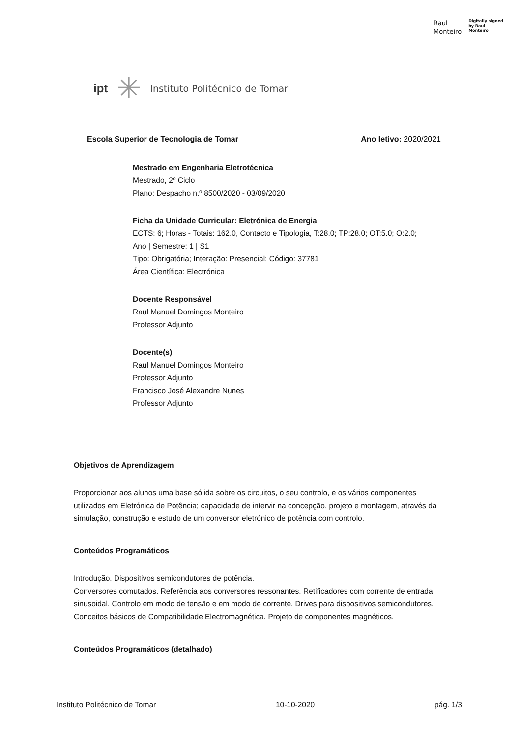Raul
Monteiro
Digitally signed
by Raul
Monteiro
ipt ✳ Instituto Politécnico de Tomar
Escola Superior de Tecnologia de Tomar Ano letivo: 2020/2021
Mestrado em Engenharia Eletrotécnica
Mestrado, 2º Ciclo
Plano: Despacho n.º 8500/2020 - 03/09/2020
Ficha da Unidade Curricular: Eletrónica de Energia
ECTS: 6; Horas - Totais: 162.0, Contacto e Tipologia, T:28.0; TP:28.0; OT:5.0; O:2.0;
Ano | Semestre: 1 | S1
Tipo: Obrigatória; Interação: Presencial; Código: 37781
Área Científica: Electrónica
Docente Responsável
Raul Manuel Domingos Monteiro
Professor Adjunto
Docente(s)
Raul Manuel Domingos Monteiro
Professor Adjunto
Francisco José Alexandre Nunes
Professor Adjunto
Objetivos de Aprendizagem
Proporcionar aos alunos uma base sólida sobre os circuitos, o seu controlo, e os vários componentes utilizados em Eletrónica de Potência; capacidade de intervir na concepção, projeto e montagem, através da simulação, construção e estudo de um conversor eletrónico de potência com controlo.
Conteúdos Programáticos
Introdução. Dispositivos semicondutores de potência.
Conversores comutados. Referência aos conversores ressonantes. Retificadores com corrente de entrada sinusoidal. Controlo em modo de tensão e em modo de corrente. Drives para dispositivos semicondutores. Conceitos básicos de Compatibilidade Electromagnética. Projeto de componentes magnéticos.
Conteúdos Programáticos (detalhado)
Instituto Politécnico de Tomar 10-10-2020 pág. 1/3